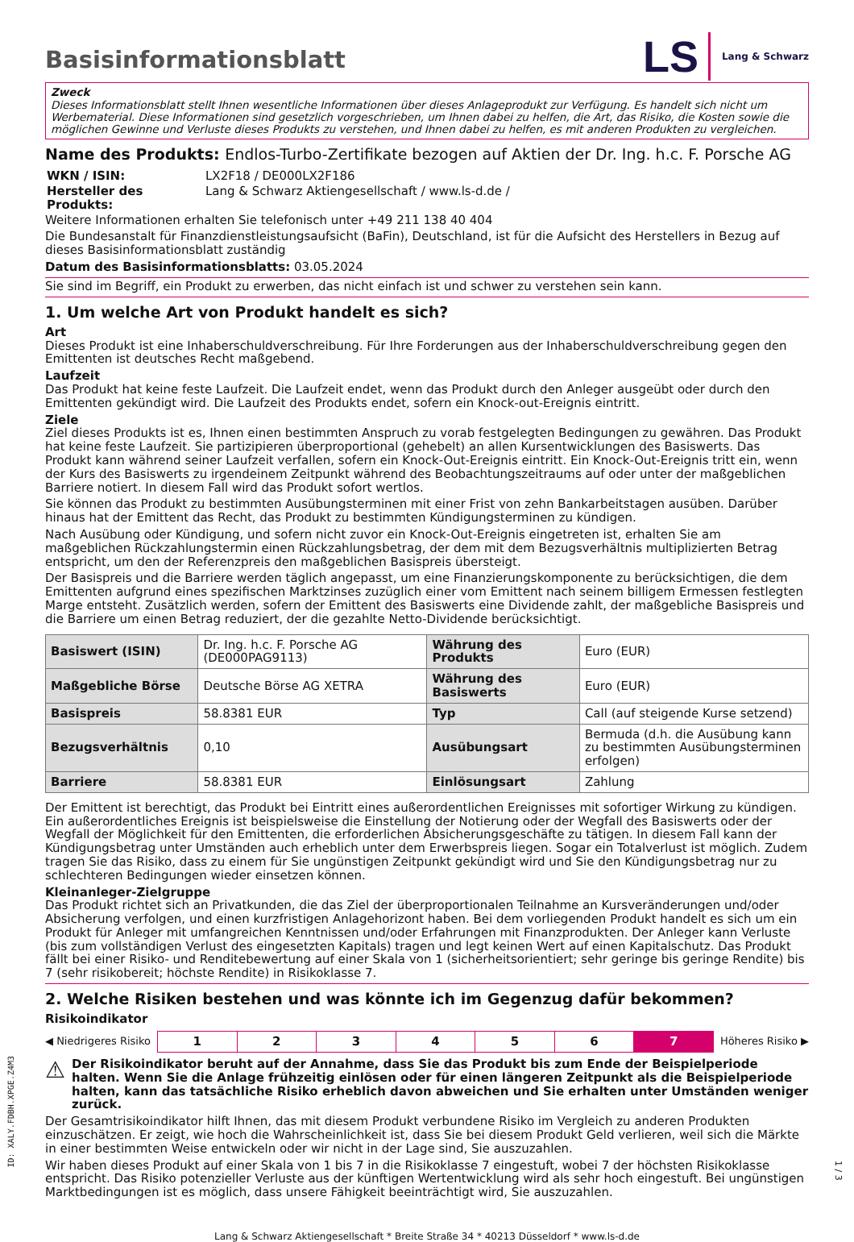LS Lang & Schwarz
Basisinformationsblatt
Zweck
Dieses Informationsblatt stellt Ihnen wesentliche Informationen über dieses Anlageprodukt zur Verfügung. Es handelt sich nicht um Werbematerial. Diese Informationen sind gesetzlich vorgeschrieben, um Ihnen dabei zu helfen, die Art, das Risiko, die Kosten sowie die möglichen Gewinne und Verluste dieses Produkts zu verstehen, und Ihnen dabei zu helfen, es mit anderen Produkten zu vergleichen.
Name des Produkts: Endlos-Turbo-Zertifikate bezogen auf Aktien der Dr. Ing. h.c. F. Porsche AG
| WKN / ISIN: | LX2F18 / DE000LX2F186 |
| Hersteller des Produkts: | Lang & Schwarz Aktiengesellschaft / www.ls-d.de / |
Weitere Informationen erhalten Sie telefonisch unter +49 211 138 40 404
Die Bundesanstalt für Finanzdienstleistungsaufsicht (BaFin), Deutschland, ist für die Aufsicht des Herstellers in Bezug auf dieses Basisinformationsblatt zuständig
Datum des Basisinformationsblatts: 03.05.2024
Sie sind im Begriff, ein Produkt zu erwerben, das nicht einfach ist und schwer zu verstehen sein kann.
1. Um welche Art von Produkt handelt es sich?
Art
Dieses Produkt ist eine Inhaberschuldverschreibung. Für Ihre Forderungen aus der Inhaberschuldverschreibung gegen den Emittenten ist deutsches Recht maßgebend.
Laufzeit
Das Produkt hat keine feste Laufzeit. Die Laufzeit endet, wenn das Produkt durch den Anleger ausgeübt oder durch den Emittenten gekündigt wird. Die Laufzeit des Produkts endet, sofern ein Knock-out-Ereignis eintritt.
Ziele
Ziel dieses Produkts ist es, Ihnen einen bestimmten Anspruch zu vorab festgelegten Bedingungen zu gewähren. Das Produkt hat keine feste Laufzeit. Sie partizipieren überproportional (gehebelt) an allen Kursentwicklungen des Basiswerts. Das Produkt kann während seiner Laufzeit verfallen, sofern ein Knock-Out-Ereignis eintritt. Ein Knock-Out-Ereignis tritt ein, wenn der Kurs des Basiswerts zu irgendeinem Zeitpunkt während des Beobachtungszeitraums auf oder unter der maßgeblichen Barriere notiert. In diesem Fall wird das Produkt sofort wertlos.
Sie können das Produkt zu bestimmten Ausübungsterminen mit einer Frist von zehn Bankarbeitstagen ausüben. Darüber hinaus hat der Emittent das Recht, das Produkt zu bestimmten Kündigungsterminen zu kündigen.
Nach Ausübung oder Kündigung, und sofern nicht zuvor ein Knock-Out-Ereignis eingetreten ist, erhalten Sie am maßgeblichen Rückzahlungstermin einen Rückzahlungsbetrag, der dem mit dem Bezugsverhältnis multiplizierten Betrag entspricht, um den der Referenzpreis den maßgeblichen Basispreis übersteigt.
Der Basispreis und die Barriere werden täglich angepasst, um eine Finanzierungskomponente zu berücksichtigen, die dem Emittenten aufgrund eines spezifischen Marktzinses zuzüglich einer vom Emittent nach seinem billigem Ermessen festlegten Marge entsteht. Zusätzlich werden, sofern der Emittent des Basiswerts eine Dividende zahlt, der maßgebliche Basispreis und die Barriere um einen Betrag reduziert, der die gezahlte Netto-Dividende berücksichtigt.
| Basiswert (ISIN) | Dr. Ing. h.c. F. Porsche AG (DE000PAG9113) | Währung des Produkts | Euro (EUR) |
| Maßgebliche Börse | Deutsche Börse AG XETRA | Währung des Basiswerts | Euro (EUR) |
| Basispreis | 58.8381 EUR | Typ | Call (auf steigende Kurse setzend) |
| Bezugsverhältnis | 0,10 | Ausübungsart | Bermuda (d.h. die Ausübung kann zu bestimmten Ausübungsterminen erfolgen) |
| Barriere | 58.8381 EUR | Einlösungsart | Zahlung |
Der Emittent ist berechtigt, das Produkt bei Eintritt eines außerordentlichen Ereignisses mit sofortiger Wirkung zu kündigen. Ein außerordentliches Ereignis ist beispielsweise die Einstellung der Notierung oder der Wegfall des Basiswerts oder der Wegfall der Möglichkeit für den Emittenten, die erforderlichen Absicherungsgeschäfte zu tätigen. In diesem Fall kann der Kündigungsbetrag unter Umständen auch erheblich unter dem Erwerbspreis liegen. Sogar ein Totalverlust ist möglich. Zudem tragen Sie das Risiko, dass zu einem für Sie ungünstigen Zeitpunkt gekündigt wird und Sie den Kündigungsbetrag nur zu schlechteren Bedingungen wieder einsetzen können.
Kleinanleger-Zielgruppe
Das Produkt richtet sich an Privatkunden, die das Ziel der überproportionalen Teilnahme an Kursveränderungen und/oder Absicherung verfolgen, und einen kurzfristigen Anlagehorizont haben. Bei dem vorliegenden Produkt handelt es sich um ein Produkt für Anleger mit umfangreichen Kenntnissen und/oder Erfahrungen mit Finanzprodukten. Der Anleger kann Verluste (bis zum vollständigen Verlust des eingesetzten Kapitals) tragen und legt keinen Wert auf einen Kapitalschutz. Das Produkt fällt bei einer Risiko- und Renditebewertung auf einer Skala von 1 (sicherheitsorientiert; sehr geringe bis geringe Rendite) bis 7 (sehr risikobereit; höchste Rendite) in Risikoklasse 7.
2. Welche Risiken bestehen und was könnte ich im Gegenzug dafür bekommen?
Risikoindikator
◀ Niedrigeres Risiko
| 1 | 2 | 3 | 4 | 5 | 6 | 7 |
Höheres Risiko ▶
⚠ Der Risikoindikator beruht auf der Annahme, dass Sie das Produkt bis zum Ende der Beispielperiode halten. Wenn Sie die Anlage frühzeitig einlösen oder für einen längeren Zeitpunkt als die Beispielperiode halten, kann das tatsächliche Risiko erheblich davon abweichen und Sie erhalten unter Umständen weniger zurück.
Der Gesamtrisikoindikator hilft Ihnen, das mit diesem Produkt verbundene Risiko im Vergleich zu anderen Produkten einzuschätzen. Er zeigt, wie hoch die Wahrscheinlichkeit ist, dass Sie bei diesem Produkt Geld verlieren, weil sich die Märkte in einer bestimmten Weise entwickeln oder wir nicht in der Lage sind, Sie auszuzahlen.
Wir haben dieses Produkt auf einer Skala von 1 bis 7 in die Risikoklasse 7 eingestuft, wobei 7 der höchsten Risikoklasse entspricht. Das Risiko potenzieller Verluste aus der künftigen Wertentwicklung wird als sehr hoch eingestuft. Bei ungünstigen Marktbedingungen ist es möglich, dass unsere Fähigkeit beeinträchtigt wird, Sie auszuzahlen.
Lang & Schwarz Aktiengesellschaft * Breite Straße 34 * 40213 Düsseldorf * www.ls-d.de
ID: XALY.FDBH.XPGE.Z4M3
1 / 3